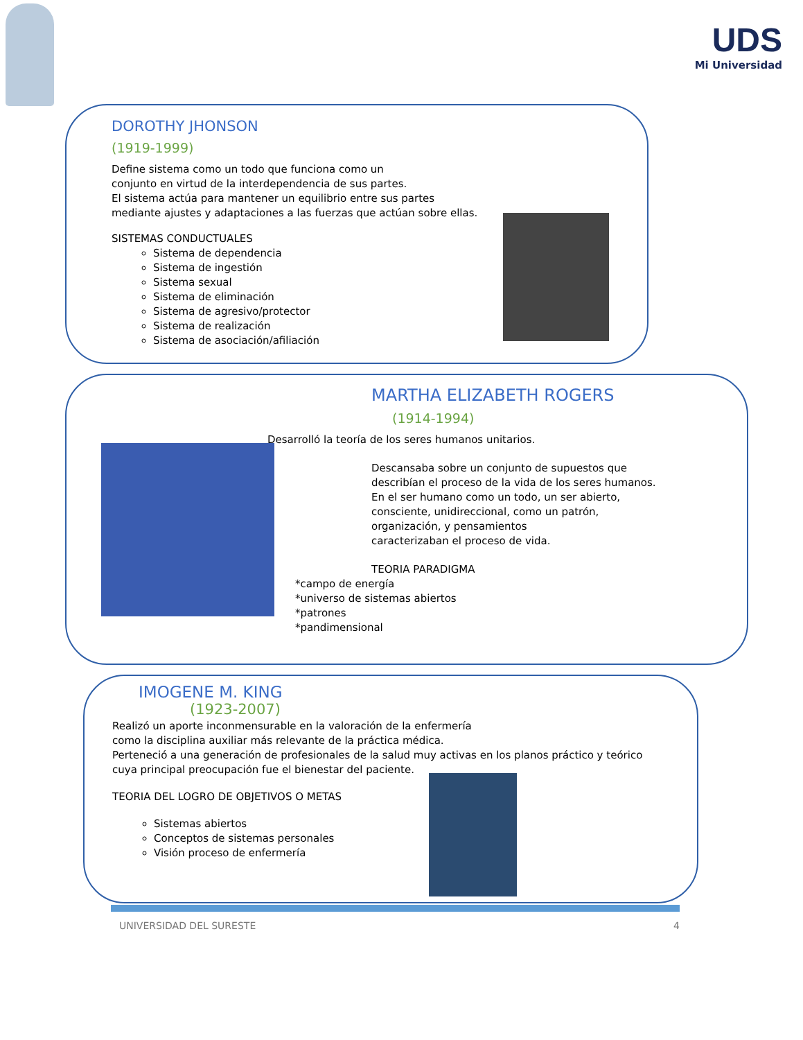UDS
Mi Universidad
DOROTHY JHONSON
(1919-1999)
Define sistema como un todo que funciona como un
conjunto en virtud de la interdependencia de sus partes.
El sistema actúa para mantener un equilibrio entre sus partes
mediante ajustes y adaptaciones a las fuerzas que actúan sobre ellas.
SISTEMAS CONDUCTUALES
Sistema de dependencia
Sistema de ingestión
Sistema sexual
Sistema de eliminación
Sistema de agresivo/protector
Sistema de realización
Sistema de asociación/afiliación
MARTHA ELIZABETH ROGERS
(1914-1994)
Desarrolló la teoría de los seres humanos unitarios.
Descansaba sobre un conjunto de supuestos que
describían el proceso de la vida de los seres humanos.
En el ser humano como un todo, un ser abierto,
consciente, unidireccional, como un patrón,
organización, y pensamientos
caracterizaban el proceso de vida.
TEORIA PARADIGMA
*campo de energía
*universo de sistemas abiertos
*patrones
*pandimensional
IMOGENE M. KING
(1923-2007)
Realizó un aporte inconmensurable en la valoración de la enfermería
como la disciplina auxiliar más relevante de la práctica médica.
Perteneció a una generación de profesionales de la salud muy activas en los planos práctico y teórico
cuya principal preocupación fue el bienestar del paciente.
TEORIA DEL LOGRO DE OBJETIVOS O METAS
Sistemas abiertos
Conceptos de sistemas personales
Visión proceso de enfermería
UNIVERSIDAD DEL SURESTE 4